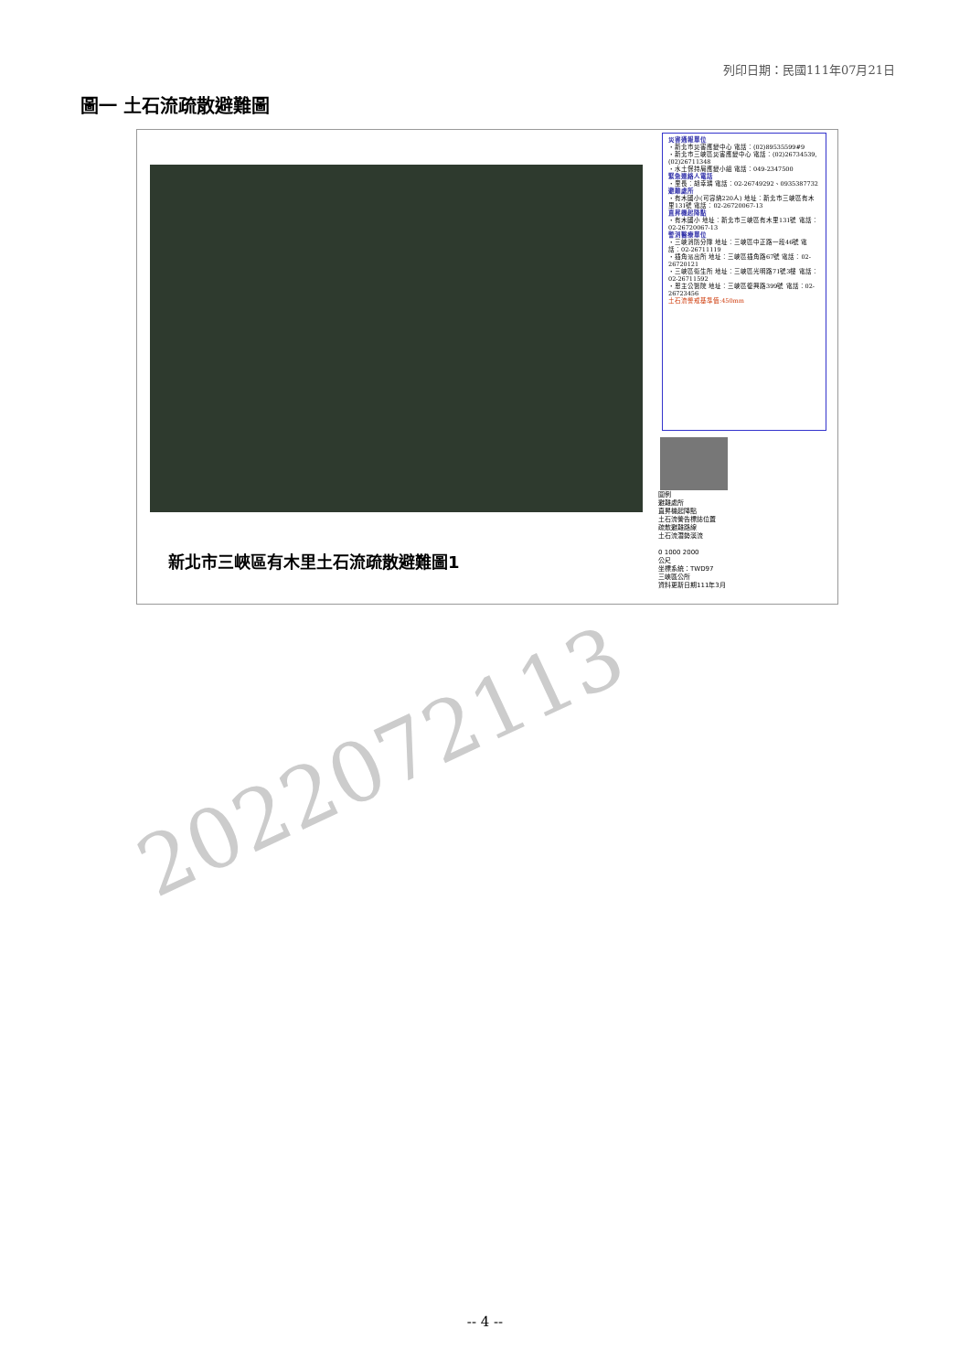列印日期：民國111年07月21日
圖一 土石流疏散避難圖
災害通報單位
・新北市災害應變中心 電話：(02)89535599#9
・新北市三峽區災害應變中心 電話：(02)26734539,(02)26711348
・水土保持局應變小組 電話：049-2347500
緊急連絡人電話
・里長：胡幸璘 電話：02-26749292、0935387732
避難處所
・有木國小(可容納220人) 地址：新北市三峽區有木里131號 電話：02-26720067-13
直昇機起降點
・有木國小 地址：新北市三峽區有木里131號 電話：02-26720067-13
警消醫療單位
・三峽消防分隊 地址：三峽區中正路一段46號 電話：02-26711119
・插角派出所 地址：三峽區插角路67號 電話：02-26720121
・三峽區衛生所 地址：三峽區光明路71號3樓 電話：02-26711592
・恩主公醫院 地址：三峽區復興路399號 電話：02-26723456
土石流警戒基準值:450mm
圖例
避難處所
直昇機起降點
土石流警告標誌位置
疏散避難路線
土石流潛勢溪流
0 1000 2000
公尺
坐標系統：TWD97
三峽區公所
資料更新日期111年3月
新北市三峽區有木里土石流疏散避難圖1
2022072113
-- 4 --